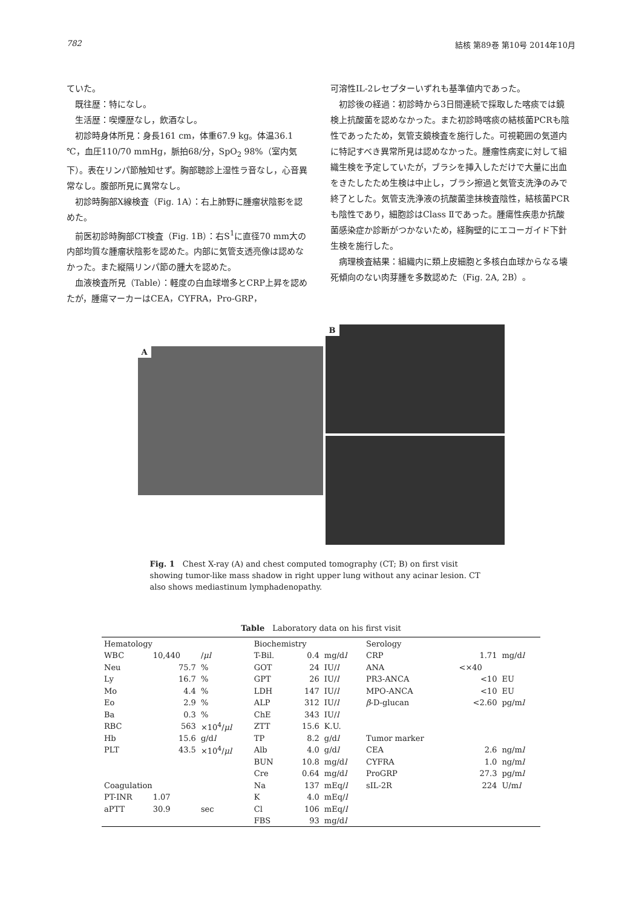782 結核 第89巻 第10号 2014年10月
ていた。
既往歴：特になし。
生活歴：喫煙歴なし，飲酒なし。
初診時身体所見：身長161 cm，体重67.9 kg。体温36.1 ℃，血圧110/70 mmHg，脈拍68/分，SpO<sub>2</sub> 98%（室内気下）。表在リンパ節触知せず。胸部聴診上湿性ラ音なし，心音異常なし。腹部所見に異常なし。
初診時胸部X線検査（Fig. 1A）：右上肺野に腫瘤状陰影を認めた。
前医初診時胸部CT検査（Fig. 1B）：右S<sup>1</sup>に直径70 mm大の内部均質な腫瘤状陰影を認めた。内部に気管支透亮像は認めなかった。また縦隔リンパ節の腫大を認めた。
血液検査所見（Table）：軽度の白血球増多とCRP上昇を認めたが，腫瘍マーカーはCEA，CYFRA，Pro-GRP，
可溶性IL-2レセプターいずれも基準値内であった。
初診後の経過：初診時から3日間連続で採取した喀痰では鏡検上抗酸菌を認めなかった。また初診時喀痰の結核菌PCRも陰性であったため，気管支鏡検査を施行した。可視範囲の気道内に特記すべき異常所見は認めなかった。腫瘤性病変に対して組織生検を予定していたが，ブラシを挿入しただけで大量に出血をきたしたため生検は中止し，ブラシ擦過と気管支洗浄のみで終了とした。気管支洗浄液の抗酸菌塗抹検査陰性，結核菌PCRも陰性であり，細胞診はClass Ⅱであった。腫瘍性疾患か抗酸菌感染症か診断がつかないため，経胸壁的にエコーガイド下針生検を施行した。
病理検査結果：組織内に類上皮細胞と多核白血球からなる壊死傾向のない肉芽腫を多数認めた（Fig. 2A, 2B）。
A B
Fig. 1　Chest X-ray (A) and chest computed tomography (CT; B) on first visit showing tumor-like mass shadow in right upper lung without any acinar lesion. CT also shows mediastinum lymphadenopathy.
Table　Laboratory data on his first visit
| Hematology | | | Biochemistry | | | Serology | | |
| WBC | 10,440 | / μl | T-Bil. | 0.4 | mg/d l | CRP | 1.71 | mg/d l |
| Neu | 75.7 | % | GOT | 24 | IU/ l | ANA | <×40 | |
| Ly | 16.7 | % | GPT | 26 | IU/ l | PR3-ANCA | <10 | EU |
| Mo | 4.4 | % | LDH | 147 | IU/ l | MPO-ANCA | <10 | EU |
| Eo | 2.9 | % | ALP | 312 | IU/ l | β -D-glucan | <2.60 | pg/m l |
| Ba | 0.3 | % | ChE | 343 | IU/ l | | | |
| RBC | 563 | ×10<sup>4</sup>/ μl | ZTT | 15.6 | K.U. | | | |
| Hb | 15.6 | g/d l | TP | 8.2 | g/d l | Tumor marker | | |
| PLT | 43.5 | ×10<sup>4</sup>/ μl | Alb | 4.0 | g/d l | CEA | 2.6 | ng/m l |
| | | | BUN | 10.8 | mg/d l | CYFRA | 1.0 | ng/m l |
| | | | Cre | 0.64 | mg/d l | ProGRP | 27.3 | pg/m l |
| Coagulation | | | Na | 137 | mEq/ l | sIL-2R | 224 | U/m l |
| PT-INR | 1.07 | | K | 4.0 | mEq/ l | | | |
| aPTT | 30.9 | sec | Cl | 106 | mEq/ l | | | |
| | | | FBS | 93 | mg/d l | | | |